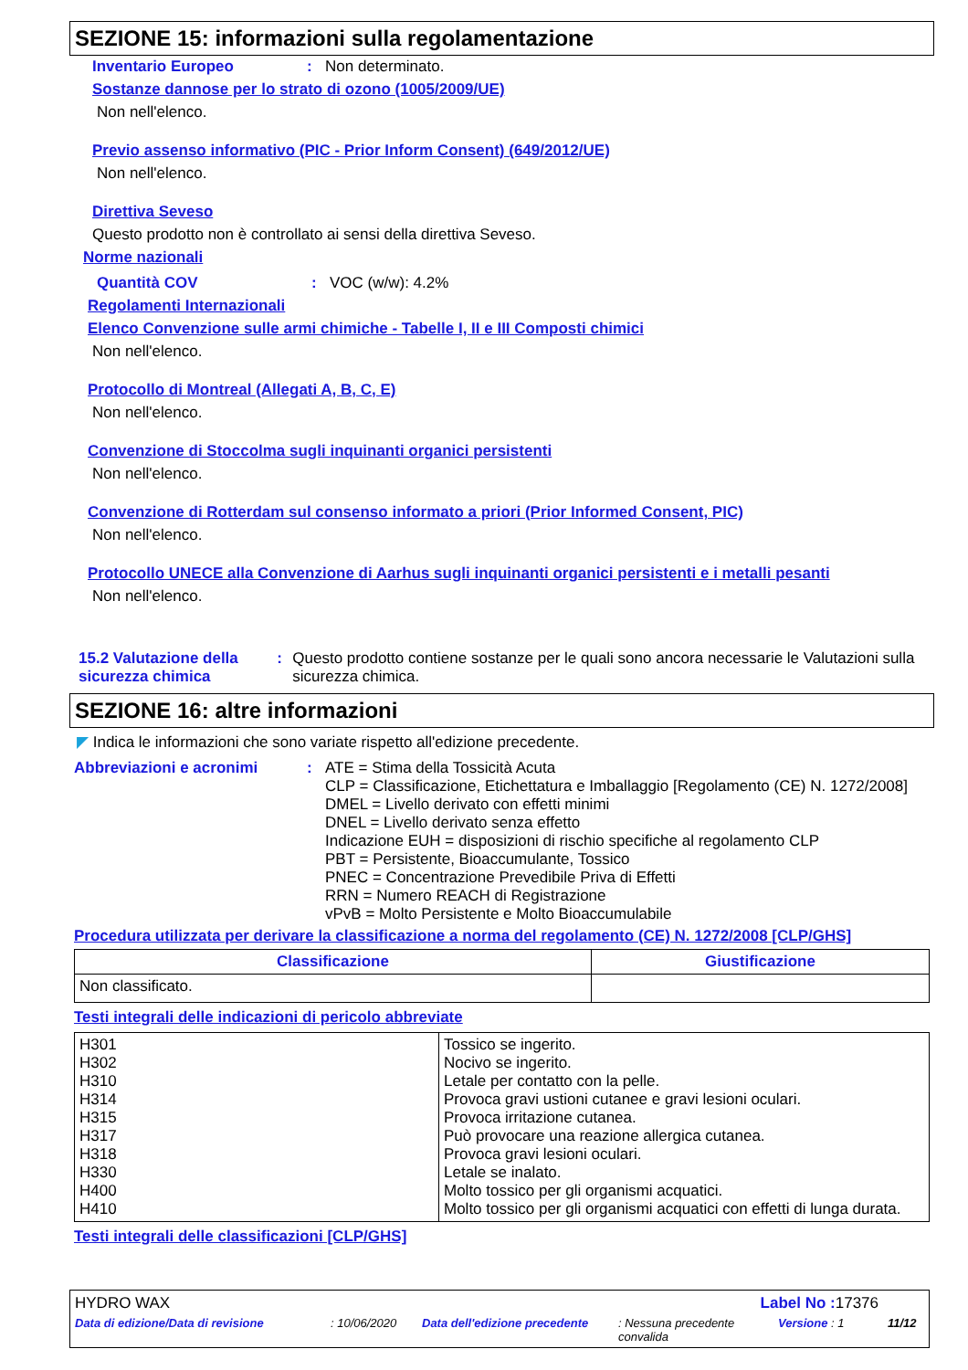SEZIONE 15: informazioni sulla regolamentazione
Inventario Europeo: Non determinato.
Sostanze dannose per lo strato di ozono (1005/2009/UE)
Non nell'elenco.
Previo assenso informativo (PIC - Prior Inform Consent) (649/2012/UE)
Non nell'elenco.
Direttiva Seveso
Questo prodotto non è controllato ai sensi della direttiva Seveso.
Norme nazionali
Quantità COV: VOC (w/w): 4.2%
Regolamenti Internazionali
Elenco Convenzione sulle armi chimiche - Tabelle I, II e III Composti chimici
Non nell'elenco.
Protocollo di Montreal (Allegati A, B, C, E)
Non nell'elenco.
Convenzione di Stoccolma sugli inquinanti organici persistenti
Non nell'elenco.
Convenzione di Rotterdam sul consenso informato a priori (Prior Informed Consent, PIC)
Non nell'elenco.
Protocollo UNECE alla Convenzione di Aarhus sugli inquinanti organici persistenti e i metalli pesanti
Non nell'elenco.
15.2 Valutazione della sicurezza chimica: Questo prodotto contiene sostanze per le quali sono ancora necessarie le Valutazioni sulla sicurezza chimica.
SEZIONE 16: altre informazioni
◤ Indica le informazioni che sono variate rispetto all'edizione precedente.
Abbreviazioni e acronimi: ATE = Stima della Tossicità Acuta
CLP = Classificazione, Etichettatura e Imballaggio [Regolamento (CE) N. 1272/2008]
DMEL = Livello derivato con effetti minimi
DNEL = Livello derivato senza effetto
Indicazione EUH = disposizioni di rischio specifiche al regolamento CLP
PBT = Persistente, Bioaccumulante, Tossico
PNEC = Concentrazione Prevedibile Priva di Effetti
RRN = Numero REACH di Registrazione
vPvB = Molto Persistente e Molto Bioaccumulabile
Procedura utilizzata per derivare la classificazione a norma del regolamento (CE) N. 1272/2008 [CLP/GHS]
| Classificazione | Giustificazione |
| --- | --- |
| Non classificato. | |
Testi integrali delle indicazioni di pericolo abbreviate
| H301 H302 H310 H314 H315 H317 H318 H330 H400 H410 | Tossico se ingerito. Nocivo se ingerito. Letale per contatto con la pelle. Provoca gravi ustioni cutanee e gravi lesioni oculari. Provoca irritazione cutanea. Può provocare una reazione allergica cutanea. Provoca gravi lesioni oculari. Letale se inalato. Molto tossico per gli organismi acquatici. Molto tossico per gli organismi acquatici con effetti di lunga durata. |
Testi integrali delle classificazioni [CLP/GHS]
HYDRO WAX Label No : 17376
Data di edizione/Data di revisione: 10/06/2020 Data dell'edizione precedente: Nessuna precedente convalida Versione : 1 11/12